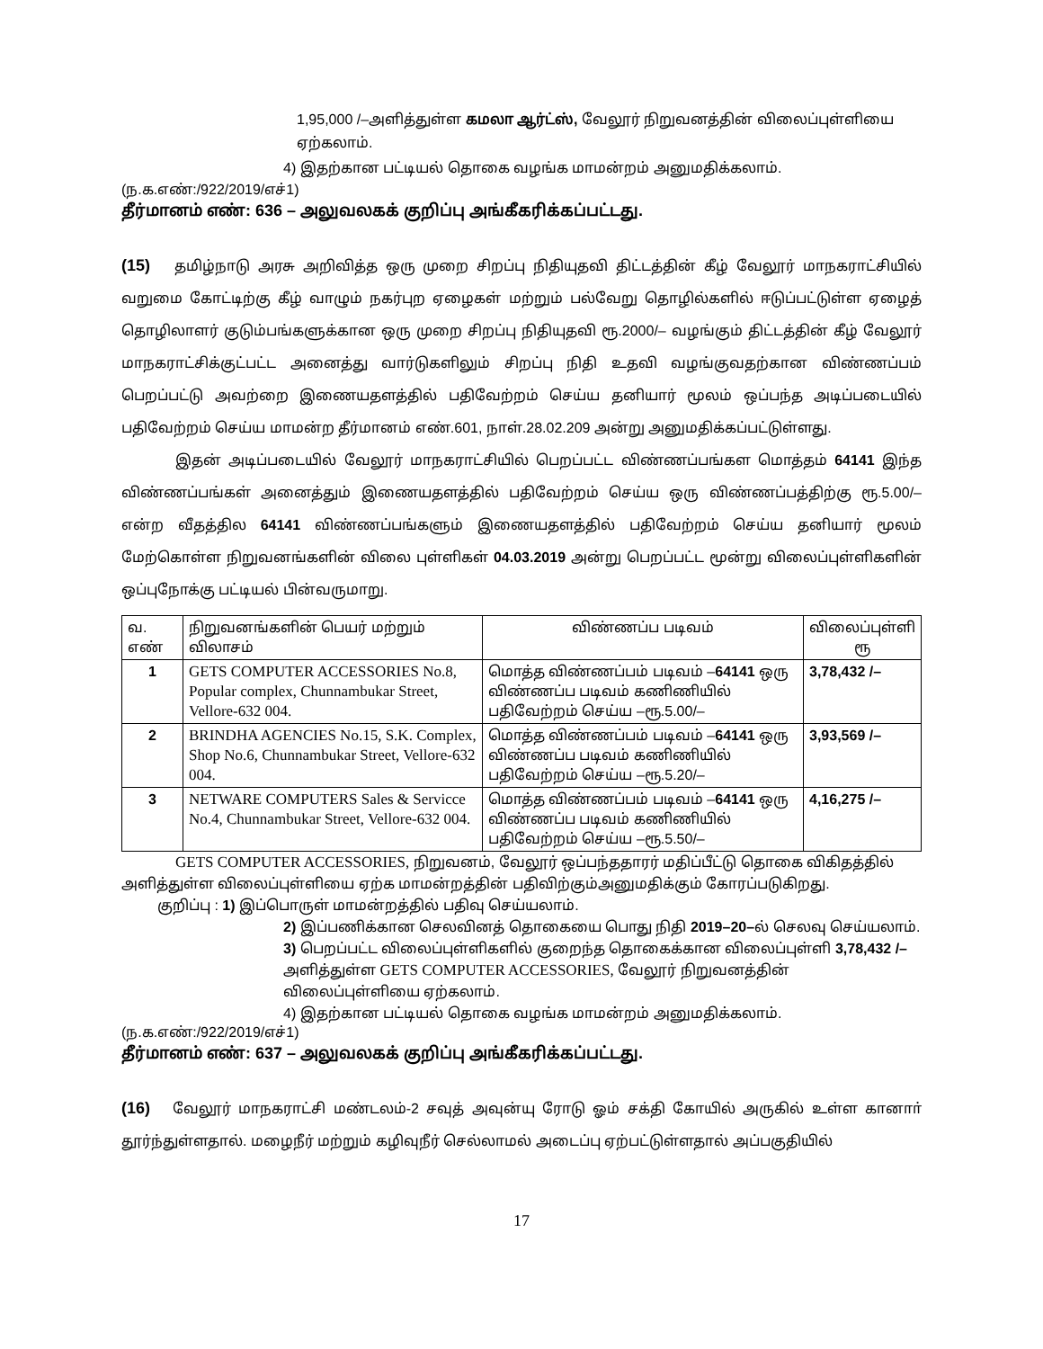1,95,000 /–அளித்துள்ள கமலா ஆர்ட்ஸ், வேலூர் நிறுவனத்தின் விலைப்புள்ளியை ஏற்கலாம்.
4) இதற்கான பட்டியல் தொகை வழங்க மாமன்றம் அனுமதிக்கலாம்.
(ந.க.எண்:/922/2019/எச்1)
தீர்மானம் எண்: 636 – அலுவலகக் குறிப்பு அங்கீகரிக்கப்பட்டது.
(15) தமிழ்நாடு அரசு அறிவித்த ஒரு முறை சிறப்பு நிதியுதவி திட்டத்தின் கீழ் வேலூர் மாநகராட்சியில் வறுமை கோட்டிற்கு கீழ் வாழும் நகர்புற ஏழைகள் மற்றும் பல்வேறு தொழில்களில் ஈடுப்பட்டுள்ள ஏழைத் தொழிலாளர் குடும்பங்களுக்கான ஒரு முறை சிறப்பு நிதியுதவி ரூ.2000/– வழங்கும் திட்டத்தின் கீழ் வேலூர் மாநகராட்சிக்குட்பட்ட அனைத்து வார்டுகளிலும் சிறப்பு நிதி உதவி வழங்குவதற்கான விண்ணப்பம் பெறப்பட்டு அவற்றை இணையதளத்தில் பதிவேற்றம் செய்ய தனியார் மூலம் ஒப்பந்த அடிப்படையில் பதிவேற்றம் செய்ய மாமன்ற தீர்மானம் எண்.601, நாள்.28.02.209 அன்று அனுமதிக்கப்பட்டுள்ளது.
இதன் அடிப்படையில் வேலூர் மாநகராட்சியில் பெறப்பட்ட விண்ணப்பங்கள மொத்தம் 64141 இந்த விண்ணப்பங்கள் அனைத்தும் இணையதளத்தில் பதிவேற்றம் செய்ய ஒரு விண்ணப்பத்திற்கு ரூ.5.00/– என்ற வீதத்தில 64141 விண்ணப்பங்களும் இணையதளத்தில் பதிவேற்றம் செய்ய தனியார் மூலம் மேற்கொள்ள நிறுவனங்களின் விலை புள்ளிகள் 04.03.2019 அன்று பெறப்பட்ட மூன்று விலைப்புள்ளிகளின் ஒப்புநோக்கு பட்டியல் பின்வருமாறு.
| வ. எண் | நிறுவனங்களின் பெயர் மற்றும் விலாசம் | விண்ணப்ப படிவம் | விலைப்புள்ளி ரூ |
| 1 | GETS COMPUTER ACCESSORIES No.8, Popular complex, Chunnambukar Street, Vellore-632 004. | மொத்த விண்ணப்பம் படிவம் – 64141 ஒரு விண்ணப்ப படிவம் கணிணியில் பதிவேற்றம் செய்ய –ரூ.5.00/– | 3,78,432 /– |
| 2 | BRINDHA AGENCIES No.15, S.K. Complex, Shop No.6, Chunnambukar Street, Vellore-632 004. | மொத்த விண்ணப்பம் படிவம் – 64141 ஒரு விண்ணப்ப படிவம் கணிணியில் பதிவேற்றம் செய்ய –ரூ.5.20/– | 3,93,569 /– |
| 3 | NETWARE COMPUTERS Sales & Servicce No.4, Chunnambukar Street, Vellore-632 004. | மொத்த விண்ணப்பம் படிவம் – 64141 ஒரு விண்ணப்ப படிவம் கணிணியில் பதிவேற்றம் செய்ய –ரூ.5.50/– | 4,16,275 /– |
GETS COMPUTER ACCESSORIES, நிறுவனம், வேலூர் ஒப்பந்ததாரர் மதிப்பீட்டு தொகை விகிதத்தில் அளித்துள்ள விலைப்புள்ளியை ஏற்க மாமன்றத்தின் பதிவிற்கும்அனுமதிக்கும் கோரப்படுகிறது.
குறிப்பு : 1) இப்பொருள் மாமன்றத்தில் பதிவு செய்யலாம்.
2) இப்பணிக்கான செலவினத் தொகையை பொது நிதி 2019–20–ல் செலவு செய்யலாம்.
3) பெறப்பட்ட விலைப்புள்ளிகளில் குறைந்த தொகைக்கான விலைப்புள்ளி 3,78,432 /– அளித்துள்ள GETS COMPUTER ACCESSORIES, வேலூர் நிறுவனத்தின் விலைப்புள்ளியை ஏற்கலாம்.
4) இதற்கான பட்டியல் தொகை வழங்க மாமன்றம் அனுமதிக்கலாம்.
(ந.க.எண்:/922/2019/எச்1)
தீர்மானம் எண்: 637 – அலுவலகக் குறிப்பு அங்கீகரிக்கப்பட்டது.
(16) வேலூர் மாநகராட்சி மண்டலம்-2 சவுத் அவுன்யு ரோடு ஓம் சக்தி கோயில் அருகில் உள்ள கானாா் தூர்ந்துள்ளதால். மழைநீர் மற்றும் கழிவுநீர் செல்லாமல் அடைப்பு ஏற்பட்டுள்ளதால் அப்பகுதியில்
17